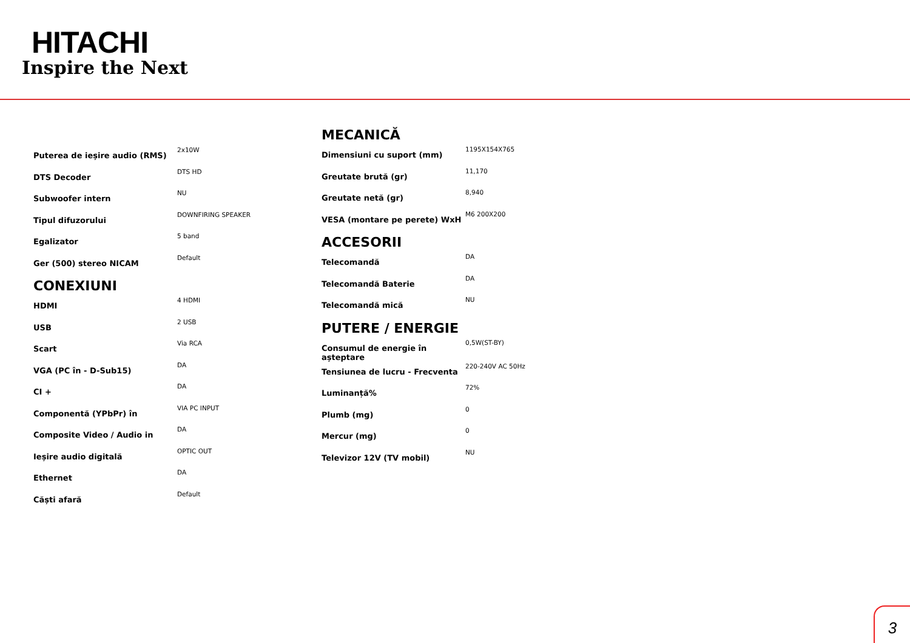HITACHI
Inspire the Next
| Puterea de ieșire audio (RMS) | 2x10W |
| DTS Decoder | DTS HD |
| Subwoofer intern | NU |
| Tipul difuzorului | DOWNFIRING SPEAKER |
| Egalizator | 5 band |
| Ger (500) stereo NICAM | Default |
CONEXIUNI
| HDMI | 4 HDMI |
| USB | 2 USB |
| Scart | Via RCA |
| VGA (PC în - D-Sub15) | DA |
| CI + | DA |
| Componentă (YPbPr) în | VIA PC INPUT |
| Composite Video / Audio in | DA |
| Ieșire audio digitală | OPTIC OUT |
| Ethernet | DA |
| Căști afară | Default |
MECANICĂ
| Dimensiuni cu suport (mm) | 1195X154X765 |
| Greutate brută (gr) | 11,170 |
| Greutate netă (gr) | 8,940 |
| VESA (montare pe perete) WxH | M6 200X200 |
ACCESORII
| Telecomandă | DA |
| Telecomandă Baterie | DA |
| Telecomandă mică | NU |
PUTERE / ENERGIE
| Consumul de energie în așteptare | 0,5W(ST-BY) |
| Tensiunea de lucru - Frecventa | 220-240V AC 50Hz |
| Luminanță% | 72% |
| Plumb (mg) | 0 |
| Mercur (mg) | 0 |
| Televizor 12V (TV mobil) | NU |
3